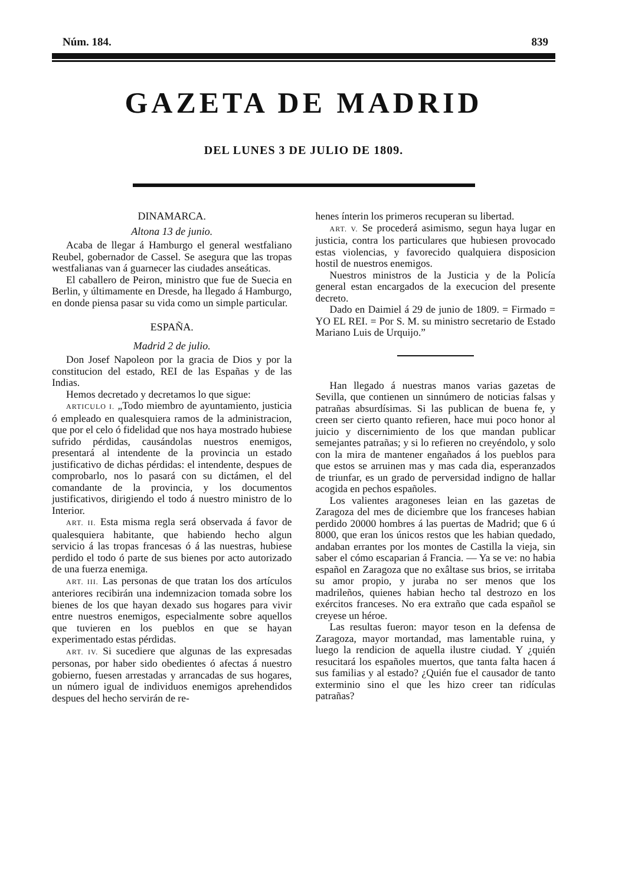Núm. 184. 839
GAZETA DE MADRID
DEL LUNES 3 DE JULIO DE 1809.
DINAMARCA.
Altona 13 de junio.
Acaba de llegar á Hamburgo el general westfaliano Reubel, gobernador de Cassel. Se asegura que las tropas westfalianas van á guarnecer las ciudades anseáticas.
El caballero de Peiron, ministro que fue de Suecia en Berlin, y últimamente en Dresde, ha llegado á Hamburgo, en donde piensa pasar su vida como un simple particular.
ESPAÑA.
Madrid 2 de julio.
Don Josef Napoleon por la gracia de Dios y por la constitucion del estado, REI de las Españas y de las Indias.
Hemos decretado y decretamos lo que sigue:
ARTICULO I. „Todo miembro de ayuntamiento, justicia ó empleado en qualesquiera ramos de la administracion, que por el celo ó fidelidad que nos haya mostrado hubiese sufrido pérdidas, causándolas nuestros enemigos, presentará al intendente de la provincia un estado justificativo de dichas pérdidas: el intendente, despues de comprobarlo, nos lo pasará con su dictámen, el del comandante de la provincia, y los documentos justificativos, dirigiendo el todo á nuestro ministro de lo Interior.
ART. II. Esta misma regla será observada á favor de qualesquiera habitante, que habiendo hecho algun servicio á las tropas francesas ó á las nuestras, hubiese perdido el todo ó parte de sus bienes por acto autorizado de una fuerza enemiga.
ART. III. Las personas de que tratan los dos artículos anteriores recibirán una indemnizacion tomada sobre los bienes de los que hayan dexado sus hogares para vivir entre nuestros enemigos, especialmente sobre aquellos que tuvieren en los pueblos en que se hayan experimentado estas pérdidas.
ART. IV. Si sucediere que algunas de las expresadas personas, por haber sido obedientes ó afectas á nuestro gobierno, fuesen arrestadas y arrancadas de sus hogares, un número igual de individuos enemigos aprehendidos despues del hecho servirán de re-
henes ínterin los primeros recuperan su libertad.
ART. V. Se procederá asimismo, segun haya lugar en justicia, contra los particulares que hubiesen provocado estas violencias, y favorecido qualquiera disposicion hostil de nuestros enemigos.
Nuestros ministros de la Justicia y de la Policía general estan encargados de la execucion del presente decreto.
Dado en Daimiel á 29 de junio de 1809. = Firmado = YO EL REI. = Por S. M. su ministro secretario de Estado Mariano Luis de Urquijo.”
Han llegado á nuestras manos varias gazetas de Sevilla, que contienen un sinnúmero de noticias falsas y patrañas absurdísimas. Si las publican de buena fe, y creen ser cierto quanto refieren, hace mui poco honor al juicio y discernimiento de los que mandan publicar semejantes patrañas; y si lo refieren no creyéndolo, y solo con la mira de mantener engañados á los pueblos para que estos se arruinen mas y mas cada dia, esperanzados de triunfar, es un grado de perversidad indigno de hallar acogida en pechos españoles.
Los valientes aragoneses leian en las gazetas de Zaragoza del mes de diciembre que los franceses habian perdido 20000 hombres á las puertas de Madrid; que 6 ú 8000, que eran los únicos restos que les habian quedado, andaban errantes por los montes de Castilla la vieja, sin saber el cómo escaparian á Francia. — Ya se ve: no habia español en Zaragoza que no exâltase sus brios, se irritaba su amor propio, y juraba no ser menos que los madrileños, quienes habian hecho tal destrozo en los exércitos franceses. No era extraño que cada español se creyese un héroe.
Las resultas fueron: mayor teson en la defensa de Zaragoza, mayor mortandad, mas lamentable ruina, y luego la rendicion de aquella ilustre ciudad. Y ¿quién resucitará los españoles muertos, que tanta falta hacen á sus familias y al estado? ¿Quién fue el causador de tanto exterminio sino el que les hizo creer tan ridículas patrañas?